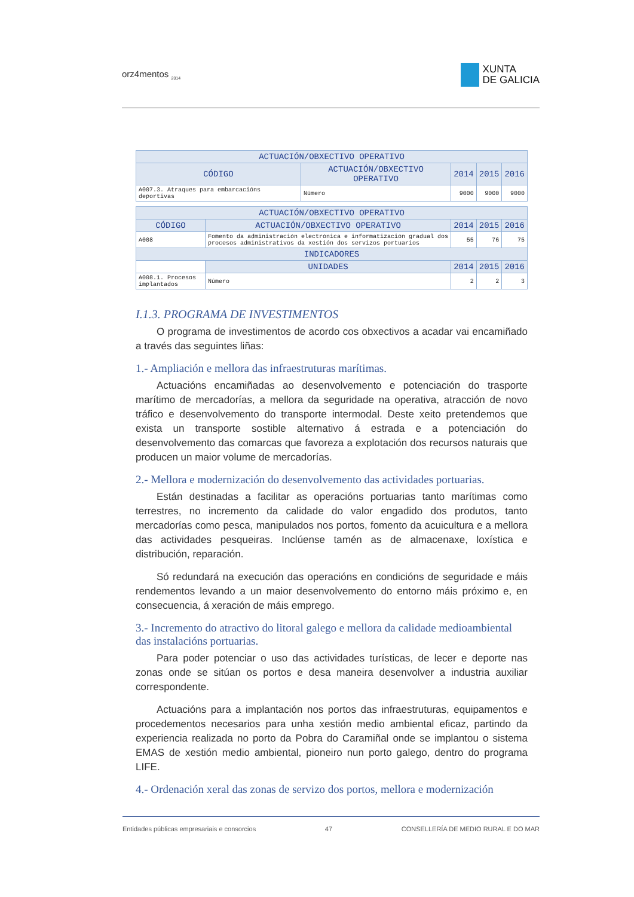orz4mentos <sub>2014</sub>
XUNTA
DE GALICIA
| ACTUACIÓN/OBXECTIVO OPERATIVO | | | | | |
| --- | --- | --- | --- | --- | --- |
| CÓDIGO | ACTUACIÓN/OBXECTIVO OPERATIVO | | 2014 | 2015 | 2016 |
| A007.3. Atraques para embarcacións deportivas | | Número | 9000 | 9000 | 9000 |
| ACTUACIÓN/OBXECTIVO OPERATIVO | | | | | |
| --- | --- | --- | --- | --- | --- |
| CÓDIGO | ACTUACIÓN/OBXECTIVO OPERATIVO | | 2014 | 2015 | 2016 |
| A008 | Fomento da administración electrónica e informatización gradual dos procesos administrativos da xestión dos servizos portuarios | | 55 | 76 | 75 |
| INDICADORES | | | | | |
| | | UNIDADES | 2014 | 2015 | 2016 |
| A008.1. Procesos implantados | | Número | 2 | 2 | 3 |
I.1.3. PROGRAMA DE INVESTIMENTOS
O programa de investimentos de acordo cos obxectivos a acadar vai encamiñado a través das seguintes liñas:
1.- Ampliación e mellora das infraestruturas marítimas.
Actuacións encamiñadas ao desenvolvemento e potenciación do trasporte marítimo de mercadorías, a mellora da seguridade na operativa, atracción de novo tráfico e desenvolvemento do transporte intermodal. Deste xeito pretendemos que exista un transporte sostible alternativo á estrada e a potenciación do desenvolvemento das comarcas que favoreza a explotación dos recursos naturais que producen un maior volume de mercadorías.
2.- Mellora e modernización do desenvolvemento das actividades portuarias.
Están destinadas a facilitar as operacións portuarias tanto marítimas como terrestres, no incremento da calidade do valor engadido dos produtos, tanto mercadorías como pesca, manipulados nos portos, fomento da acuicultura e a mellora das actividades pesqueiras. Inclúense tamén as de almacenaxe, loxística e distribución, reparación.
Só redundará na execución das operacións en condicións de seguridade e máis rendementos levando a un maior desenvolvemento do entorno máis próximo e, en consecuencia, á xeración de máis emprego.
3.- Incremento do atractivo do litoral galego e mellora da calidade medioambiental das instalacións portuarias.
Para poder potenciar o uso das actividades turísticas, de lecer e deporte nas zonas onde se sitúan os portos e desa maneira desenvolver a industria auxiliar correspondente.
Actuacións para a implantación nos portos das infraestruturas, equipamentos e procedementos necesarios para unha xestión medio ambiental eficaz, partindo da experiencia realizada no porto da Pobra do Caramiñal onde se implantou o sistema EMAS de xestión medio ambiental, pioneiro nun porto galego, dentro do programa LIFE.
4.- Ordenación xeral das zonas de servizo dos portos, mellora e modernización
Entidades públicas empresariais e consorcios 47 CONSELLERÍA DE MEDIO RURAL E DO MAR